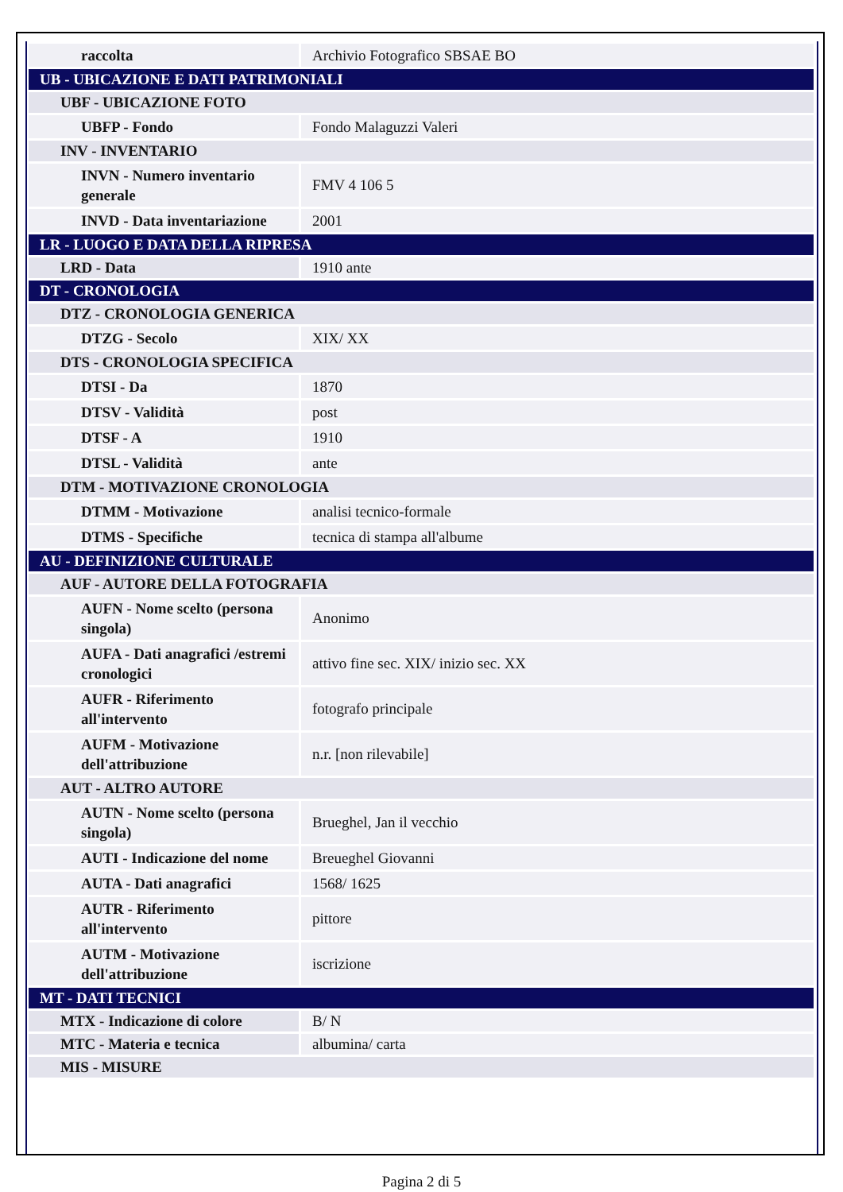| raccolta | Archivio Fotografico SBSAE BO |
| UB - UBICAZIONE E DATI PATRIMONIALI | |
| UBF - UBICAZIONE FOTO | |
| UBFP - Fondo | Fondo Malaguzzi Valeri |
| INV - INVENTARIO | |
| INVN - Numero inventario generale | FMV 4 106 5 |
| INVD - Data inventariazione | 2001 |
| LR - LUOGO E DATA DELLA RIPRESA | |
| LRD - Data | 1910 ante |
| DT - CRONOLOGIA | |
| DTZ - CRONOLOGIA GENERICA | |
| DTZG - Secolo | XIX/ XX |
| DTS - CRONOLOGIA SPECIFICA | |
| DTSI - Da | 1870 |
| DTSV - Validità | post |
| DTSF - A | 1910 |
| DTSL - Validità | ante |
| DTM - MOTIVAZIONE CRONOLOGIA | |
| DTMM - Motivazione | analisi tecnico-formale |
| DTMS - Specifiche | tecnica di stampa all'albume |
| AU - DEFINIZIONE CULTURALE | |
| AUF - AUTORE DELLA FOTOGRAFIA | |
| AUFN - Nome scelto (persona singola) | Anonimo |
| AUFA - Dati anagrafici /estremi cronologici | attivo fine sec. XIX/ inizio sec. XX |
| AUFR - Riferimento all'intervento | fotografo principale |
| AUFM - Motivazione dell'attribuzione | n.r. [non rilevabile] |
| AUT - ALTRO AUTORE | |
| AUTN - Nome scelto (persona singola) | Brueghel, Jan il vecchio |
| AUTI - Indicazione del nome | Breueghel Giovanni |
| AUTA - Dati anagrafici | 1568/ 1625 |
| AUTR - Riferimento all'intervento | pittore |
| AUTM - Motivazione dell'attribuzione | iscrizione |
| MT - DATI TECNICI | |
| MTX - Indicazione di colore | B/ N |
| MTC - Materia e tecnica | albumina/ carta |
| MIS - MISURE | |
Pagina 2 di 5